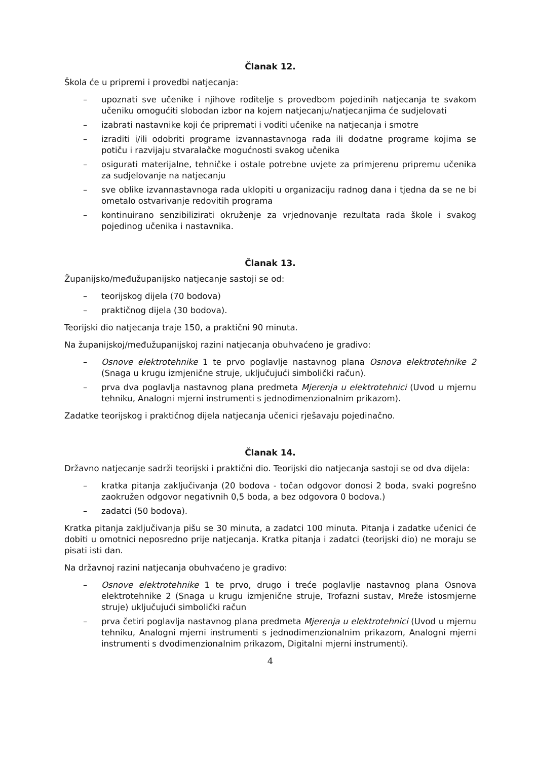Članak 12.
Škola će u pripremi i provedbi natjecanja:
– upoznati sve učenike i njihove roditelje s provedbom pojedinih natjecanja te svakom učeniku omogućiti slobodan izbor na kojem natjecanju/natjecanjima će sudjelovati
– izabrati nastavnike koji će pripremati i voditi učenike na natjecanja i smotre
– izraditi i/ili odobriti programe izvannastavnoga rada ili dodatne programe kojima se potiču i razvijaju stvaralačke mogućnosti svakog učenika
– osigurati materijalne, tehničke i ostale potrebne uvjete za primjerenu pripremu učenika za sudjelovanje na natjecanju
– sve oblike izvannastavnoga rada uklopiti u organizaciju radnog dana i tjedna da se ne bi ometalo ostvarivanje redovitih programa
– kontinuirano senzibilizirati okruženje za vrjednovanje rezultata rada škole i svakog pojedinog učenika i nastavnika.
Članak 13.
Županijsko/međužupanijsko natjecanje sastoji se od:
– teorijskog dijela (70 bodova)
– praktičnog dijela (30 bodova).
Teorijski dio natjecanja traje 150, a praktični 90 minuta.
Na županijskoj/međužupanijskoj razini natjecanja obuhvaćeno je gradivo:
– Osnove elektrotehnike 1 te prvo poglavlje nastavnog plana Osnova elektrotehnike 2 (Snaga u krugu izmjenične struje, uključujući simbolički račun).
– prva dva poglavlja nastavnog plana predmeta Mjerenja u elektrotehnici (Uvod u mjernu tehniku, Analogni mjerni instrumenti s jednodimenzionalnim prikazom).
Zadatke teorijskog i praktičnog dijela natjecanja učenici rješavaju pojedinačno.
Članak 14.
Državno natjecanje sadrži teorijski i praktični dio. Teorijski dio natjecanja sastoji se od dva dijela:
– kratka pitanja zaključivanja (20 bodova - točan odgovor donosi 2 boda, svaki pogrešno zaokružen odgovor negativnih 0,5 boda, a bez odgovora 0 bodova.)
– zadatci (50 bodova).
Kratka pitanja zaključivanja pišu se 30 minuta, a zadatci 100 minuta. Pitanja i zadatke učenici će dobiti u omotnici neposredno prije natjecanja. Kratka pitanja i zadatci (teorijski dio) ne moraju se pisati isti dan.
Na državnoj razini natjecanja obuhvaćeno je gradivo:
– Osnove elektrotehnike 1 te prvo, drugo i treće poglavlje nastavnog plana Osnova elektrotehnike 2 (Snaga u krugu izmjenične struje, Trofazni sustav, Mreže istosmjerne struje) uključujući simbolički račun
– prva četiri poglavlja nastavnog plana predmeta Mjerenja u elektrotehnici (Uvod u mjernu tehniku, Analogni mjerni instrumenti s jednodimenzionalnim prikazom, Analogni mjerni instrumenti s dvodimenzionalnim prikazom, Digitalni mjerni instrumenti).
4